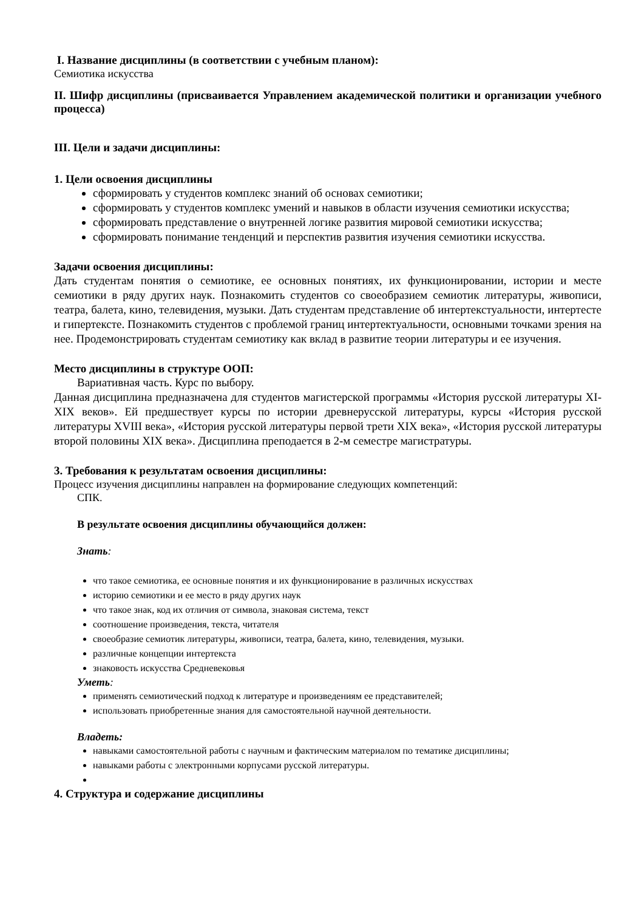I. Название дисциплины (в соответствии с учебным планом):
Семиотика искусства
II. Шифр дисциплины (присваивается Управлением академической политики и организации учебного процесса)
III. Цели и задачи дисциплины:
1. Цели освоения дисциплины
сформировать у студентов комплекс знаний об основах семиотики;
сформировать у студентов комплекс умений и навыков в области изучения семиотики искусства;
сформировать представление о внутренней логике развития мировой семиотики искусства;
сформировать понимание тенденций и перспектив развития изучения семиотики искусства.
Задачи освоения дисциплины:
Дать студентам понятия о семиотике, ее основных понятиях, их функционировании, истории и месте семиотики в ряду других наук. Познакомить студентов со своеобразием семиотик литературы, живописи, театра, балета, кино, телевидения, музыки. Дать студентам представление об интертекстуальности, интертесте и гипертексте. Познакомить студентов с проблемой границ интертектуальности, основными точками зрения на нее. Продемонстрировать студентам семиотику как вклад в развитие теории литературы и ее изучения.
Место дисциплины в структуре ООП:
Вариативная часть. Курс по выбору.
Данная дисциплина предназначена для студентов магистерской программы «История русской литературы XI-XIX веков». Ей предшествует курсы по истории древнерусской литературы, курсы «История русской литературы XVIII века», «История русской литературы первой трети XIX века», «История русской литературы второй половины XIX века». Дисциплина преподается в 2-м семестре магистратуры.
3. Требования к результатам освоения дисциплины:
Процесс изучения дисциплины направлен на формирование следующих компетенций:
СПК.
В результате освоения дисциплины обучающийся должен:
Знать:
что такое семиотика, ее основные понятия и их функционирование в различных искусствах
историю семиотики и ее место в ряду других наук
что такое знак, код их отличия от символа, знаковая система, текст
соотношение произведения, текста, читателя
своеобразие семиотик литературы, живописи, театра, балета, кино, телевидения, музыки.
различные концепции интертекста
знаковость искусства Средневековья
Уметь:
применять семиотический подход к литературе и произведениям ее представителей;
использовать приобретенные знания для самостоятельной научной деятельности.
Владеть:
навыками самостоятельной работы с научным и фактическим материалом по тематике дисциплины;
навыками работы с электронными корпусами русской литературы.
4. Структура и содержание дисциплины